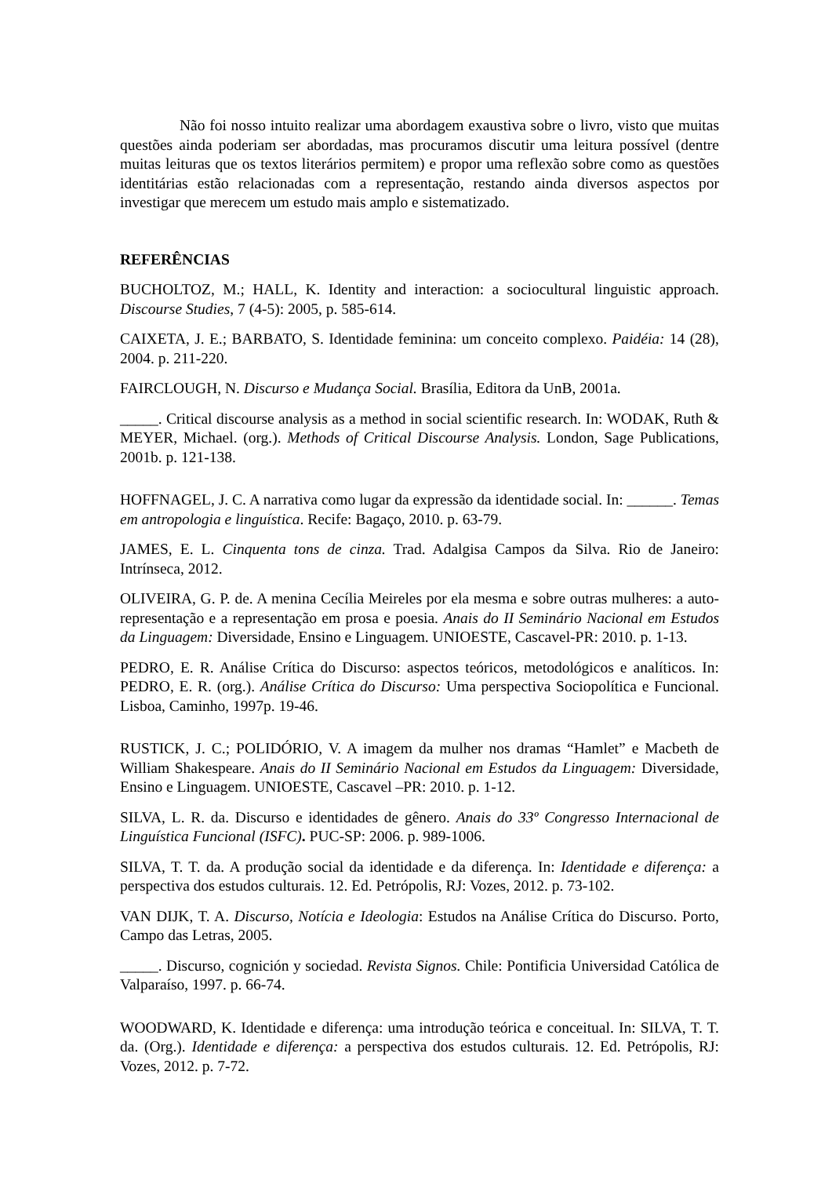Não foi nosso intuito realizar uma abordagem exaustiva sobre o livro, visto que muitas questões ainda poderiam ser abordadas, mas procuramos discutir uma leitura possível (dentre muitas leituras que os textos literários permitem) e propor uma reflexão sobre como as questões identitárias estão relacionadas com a representação, restando ainda diversos aspectos por investigar que merecem um estudo mais amplo e sistematizado.
REFERÊNCIAS
BUCHOLTOZ, M.; HALL, K. Identity and interaction: a sociocultural linguistic approach. Discourse Studies, 7 (4-5): 2005, p. 585-614.
CAIXETA, J. E.; BARBATO, S. Identidade feminina: um conceito complexo. Paidéia: 14 (28), 2004. p. 211-220.
FAIRCLOUGH, N. Discurso e Mudança Social. Brasília, Editora da UnB, 2001a.
_____. Critical discourse analysis as a method in social scientific research. In: WODAK, Ruth & MEYER, Michael. (org.). Methods of Critical Discourse Analysis. London, Sage Publications, 2001b. p. 121-138.
HOFFNAGEL, J. C. A narrativa como lugar da expressão da identidade social. In: ______. Temas em antropologia e linguística. Recife: Bagaço, 2010. p. 63-79.
JAMES, E. L. Cinquenta tons de cinza. Trad. Adalgisa Campos da Silva. Rio de Janeiro: Intrínseca, 2012.
OLIVEIRA, G. P. de. A menina Cecília Meireles por ela mesma e sobre outras mulheres: a auto-representação e a representação em prosa e poesia. Anais do II Seminário Nacional em Estudos da Linguagem: Diversidade, Ensino e Linguagem. UNIOESTE, Cascavel-PR: 2010. p. 1-13.
PEDRO, E. R. Análise Crítica do Discurso: aspectos teóricos, metodológicos e analíticos. In: PEDRO, E. R. (org.). Análise Crítica do Discurso: Uma perspectiva Sociopolítica e Funcional. Lisboa, Caminho, 1997p. 19-46.
RUSTICK, J. C.; POLIDÓRIO, V. A imagem da mulher nos dramas “Hamlet” e Macbeth de William Shakespeare. Anais do II Seminário Nacional em Estudos da Linguagem: Diversidade, Ensino e Linguagem. UNIOESTE, Cascavel –PR: 2010. p. 1-12.
SILVA, L. R. da. Discurso e identidades de gênero. Anais do 33º Congresso Internacional de Linguística Funcional (ISFC). PUC-SP: 2006. p. 989-1006.
SILVA, T. T. da. A produção social da identidade e da diferença. In: Identidade e diferença: a perspectiva dos estudos culturais. 12. Ed. Petrópolis, RJ: Vozes, 2012. p. 73-102.
VAN DIJK, T. A. Discurso, Notícia e Ideologia: Estudos na Análise Crítica do Discurso. Porto, Campo das Letras, 2005.
_____. Discurso, cognición y sociedad. Revista Signos. Chile: Pontificia Universidad Católica de Valparaíso, 1997. p. 66-74.
WOODWARD, K. Identidade e diferença: uma introdução teórica e conceitual. In: SILVA, T. T. da. (Org.). Identidade e diferença: a perspectiva dos estudos culturais. 12. Ed. Petrópolis, RJ: Vozes, 2012. p. 7-72.